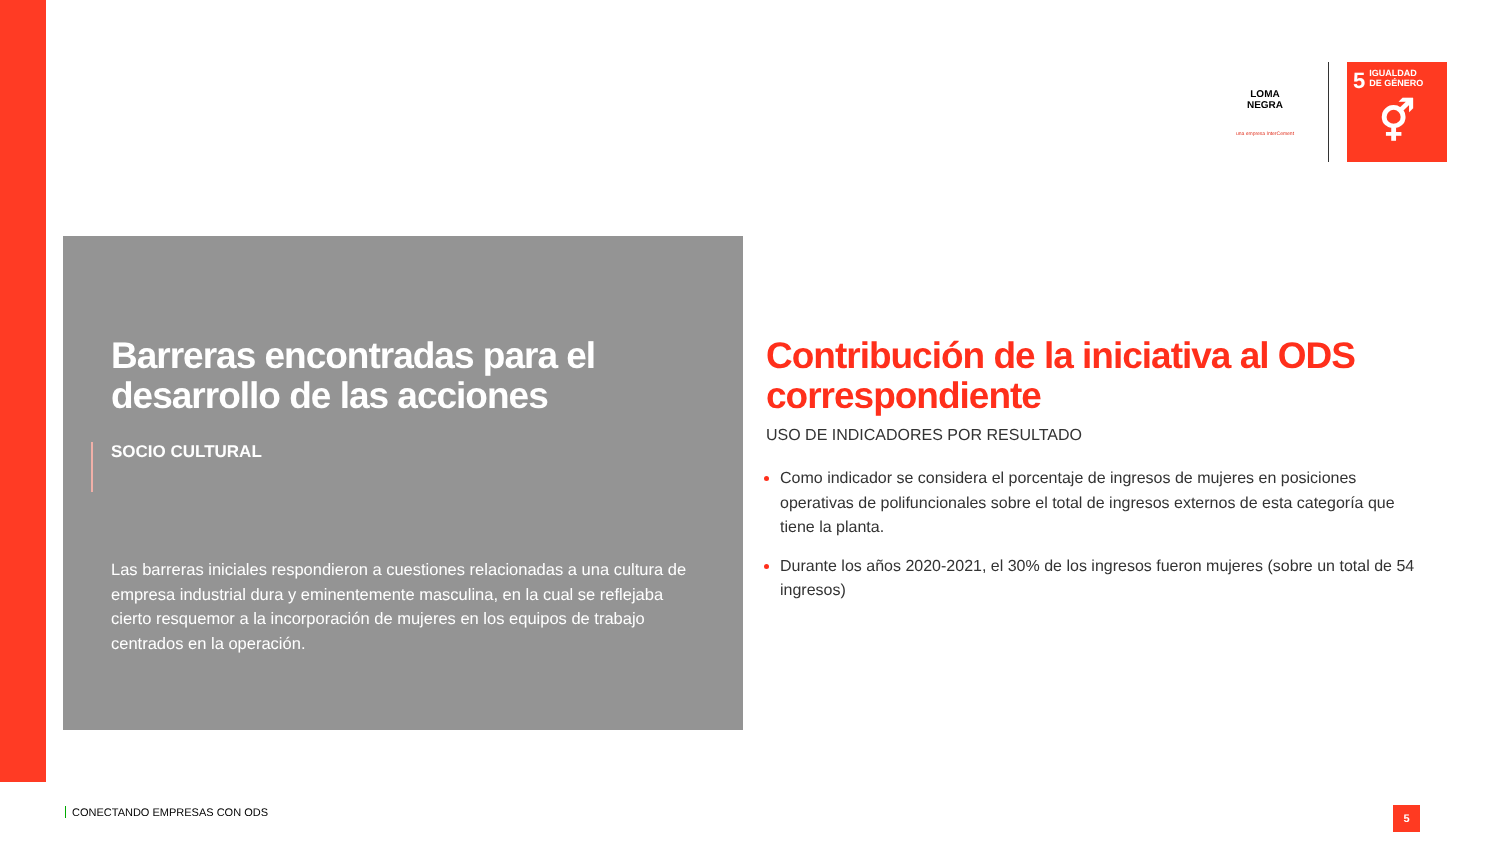LOMA
NEGRA
una empresa InterCement
5 IGUALDAD
DE GÉNERO
⚥
Barreras encontradas para el desarrollo de las acciones
SOCIO CULTURAL
Las barreras iniciales respondieron a cuestiones relacionadas a una cultura de empresa industrial dura y eminentemente masculina, en la cual se reflejaba cierto resquemor a la incorporación de mujeres en los equipos de trabajo centrados en la operación.
Contribución de la iniciativa al ODS correspondiente
USO DE INDICADORES POR RESULTADO
Como indicador se considera el porcentaje de ingresos de mujeres en posiciones operativas de polifuncionales sobre el total de ingresos externos de esta categoría que tiene la planta.
Durante los años 2020-2021, el 30% de los ingresos fueron mujeres (sobre un total de 54 ingresos)
CONECTANDO EMPRESAS CON ODS 5